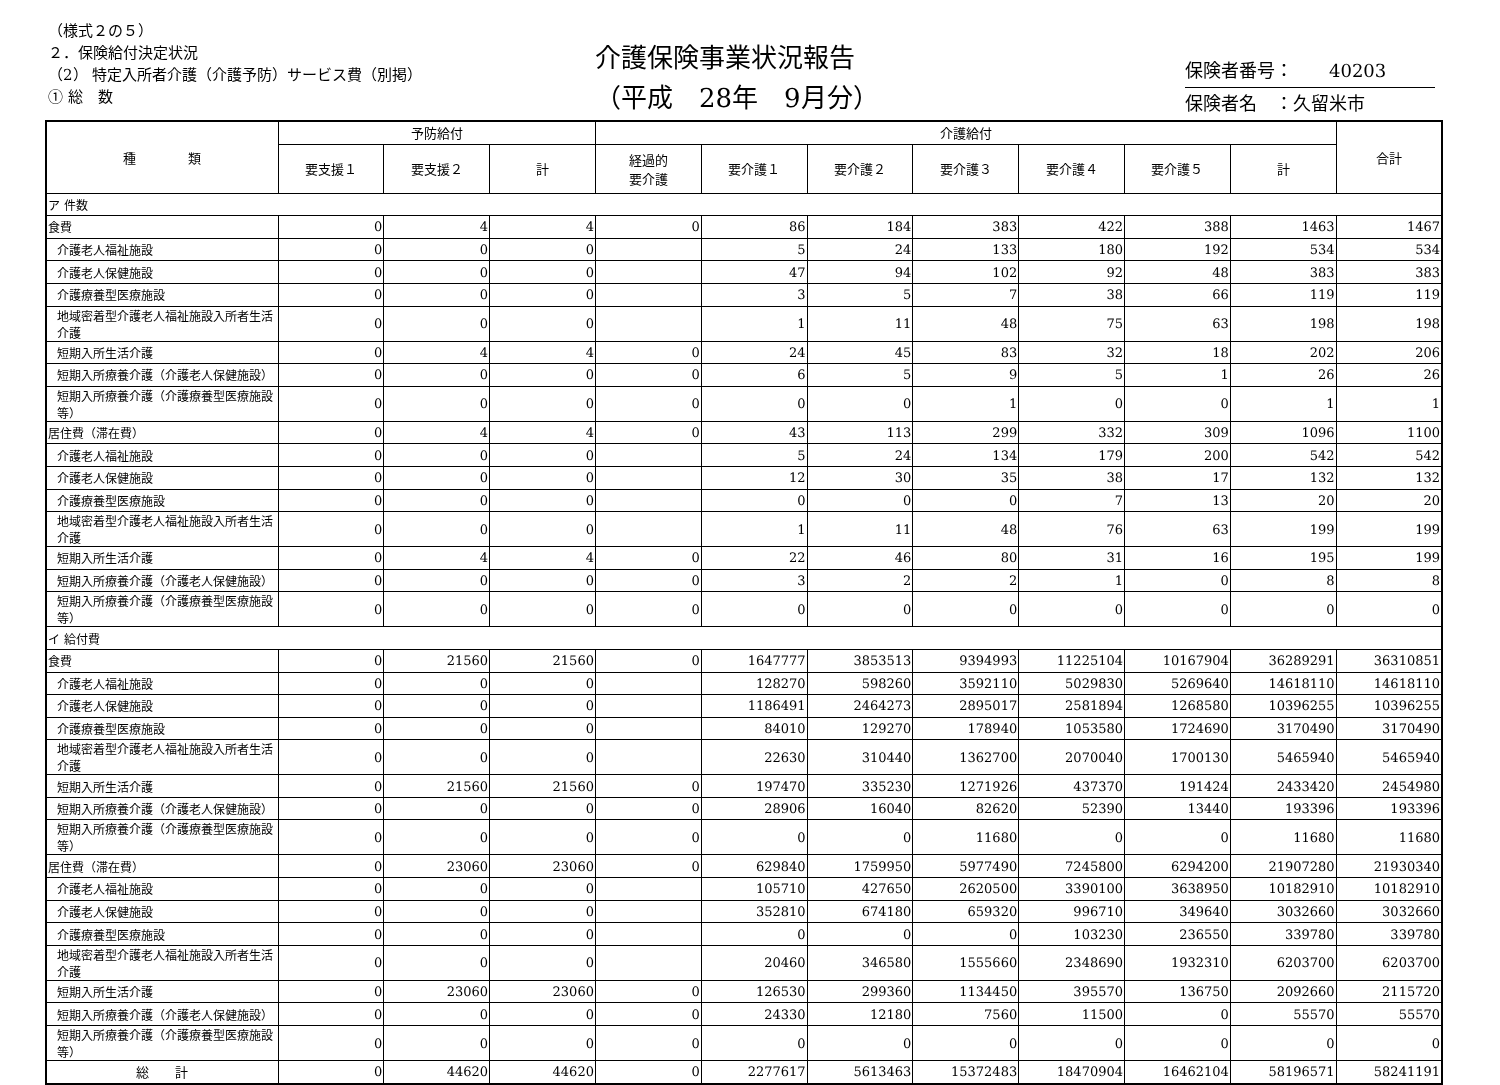（様式２の５）
２．保険給付決定状況
（2） 特定入所者介護（介護予防）サービス費（別掲）
① 総　数
介護保険事業状況報告
（平成　28年　9月分）
保険者番号：　　40203
保険者名　：久留米市
| 種 類 | 予防給付 | | | 介護給付 | | | | | | | 合計 |
| --- | --- | --- | --- | --- | --- | --- | --- | --- | --- | --- | --- |
| | 要支援１ | 要支援２ | 計 | 経過的 要介護 | 要介護１ | 要介護２ | 要介護３ | 要介護４ | 要介護５ | 計 | |
| ア 件数 | | | | | | | | | | | |
| 食費 | 0 | 4 | 4 | 0 | 86 | 184 | 383 | 422 | 388 | 1463 | 1467 |
| 介護老人福祉施設 | 0 | 0 | 0 | | 5 | 24 | 133 | 180 | 192 | 534 | 534 |
| 介護老人保健施設 | 0 | 0 | 0 | | 47 | 94 | 102 | 92 | 48 | 383 | 383 |
| 介護療養型医療施設 | 0 | 0 | 0 | | 3 | 5 | 7 | 38 | 66 | 119 | 119 |
| 地域密着型介護老人福祉施設入所者生活介護 | 0 | 0 | 0 | | 1 | 11 | 48 | 75 | 63 | 198 | 198 |
| 短期入所生活介護 | 0 | 4 | 4 | 0 | 24 | 45 | 83 | 32 | 18 | 202 | 206 |
| 短期入所療養介護（介護老人保健施設） | 0 | 0 | 0 | 0 | 6 | 5 | 9 | 5 | 1 | 26 | 26 |
| 短期入所療養介護（介護療養型医療施設等） | 0 | 0 | 0 | 0 | 0 | 0 | 1 | 0 | 0 | 1 | 1 |
| 居住費（滞在費） | 0 | 4 | 4 | 0 | 43 | 113 | 299 | 332 | 309 | 1096 | 1100 |
| 介護老人福祉施設 | 0 | 0 | 0 | | 5 | 24 | 134 | 179 | 200 | 542 | 542 |
| 介護老人保健施設 | 0 | 0 | 0 | | 12 | 30 | 35 | 38 | 17 | 132 | 132 |
| 介護療養型医療施設 | 0 | 0 | 0 | | 0 | 0 | 0 | 7 | 13 | 20 | 20 |
| 地域密着型介護老人福祉施設入所者生活介護 | 0 | 0 | 0 | | 1 | 11 | 48 | 76 | 63 | 199 | 199 |
| 短期入所生活介護 | 0 | 4 | 4 | 0 | 22 | 46 | 80 | 31 | 16 | 195 | 199 |
| 短期入所療養介護（介護老人保健施設） | 0 | 0 | 0 | 0 | 3 | 2 | 2 | 1 | 0 | 8 | 8 |
| 短期入所療養介護（介護療養型医療施設等） | 0 | 0 | 0 | 0 | 0 | 0 | 0 | 0 | 0 | 0 | 0 |
| イ 給付費 | | | | | | | | | | | |
| 食費 | 0 | 21560 | 21560 | 0 | 1647777 | 3853513 | 9394993 | 11225104 | 10167904 | 36289291 | 36310851 |
| 介護老人福祉施設 | 0 | 0 | 0 | | 128270 | 598260 | 3592110 | 5029830 | 5269640 | 14618110 | 14618110 |
| 介護老人保健施設 | 0 | 0 | 0 | | 1186491 | 2464273 | 2895017 | 2581894 | 1268580 | 10396255 | 10396255 |
| 介護療養型医療施設 | 0 | 0 | 0 | | 84010 | 129270 | 178940 | 1053580 | 1724690 | 3170490 | 3170490 |
| 地域密着型介護老人福祉施設入所者生活介護 | 0 | 0 | 0 | | 22630 | 310440 | 1362700 | 2070040 | 1700130 | 5465940 | 5465940 |
| 短期入所生活介護 | 0 | 21560 | 21560 | 0 | 197470 | 335230 | 1271926 | 437370 | 191424 | 2433420 | 2454980 |
| 短期入所療養介護（介護老人保健施設） | 0 | 0 | 0 | 0 | 28906 | 16040 | 82620 | 52390 | 13440 | 193396 | 193396 |
| 短期入所療養介護（介護療養型医療施設等） | 0 | 0 | 0 | 0 | 0 | 0 | 11680 | 0 | 0 | 11680 | 11680 |
| 居住費（滞在費） | 0 | 23060 | 23060 | 0 | 629840 | 1759950 | 5977490 | 7245800 | 6294200 | 21907280 | 21930340 |
| 介護老人福祉施設 | 0 | 0 | 0 | | 105710 | 427650 | 2620500 | 3390100 | 3638950 | 10182910 | 10182910 |
| 介護老人保健施設 | 0 | 0 | 0 | | 352810 | 674180 | 659320 | 996710 | 349640 | 3032660 | 3032660 |
| 介護療養型医療施設 | 0 | 0 | 0 | | 0 | 0 | 0 | 103230 | 236550 | 339780 | 339780 |
| 地域密着型介護老人福祉施設入所者生活介護 | 0 | 0 | 0 | | 20460 | 346580 | 1555660 | 2348690 | 1932310 | 6203700 | 6203700 |
| 短期入所生活介護 | 0 | 23060 | 23060 | 0 | 126530 | 299360 | 1134450 | 395570 | 136750 | 2092660 | 2115720 |
| 短期入所療養介護（介護老人保健施設） | 0 | 0 | 0 | 0 | 24330 | 12180 | 7560 | 11500 | 0 | 55570 | 55570 |
| 短期入所療養介護（介護療養型医療施設等） | 0 | 0 | 0 | 0 | 0 | 0 | 0 | 0 | 0 | 0 | 0 |
| 総 計 | 0 | 44620 | 44620 | 0 | 2277617 | 5613463 | 15372483 | 18470904 | 16462104 | 58196571 | 58241191 |